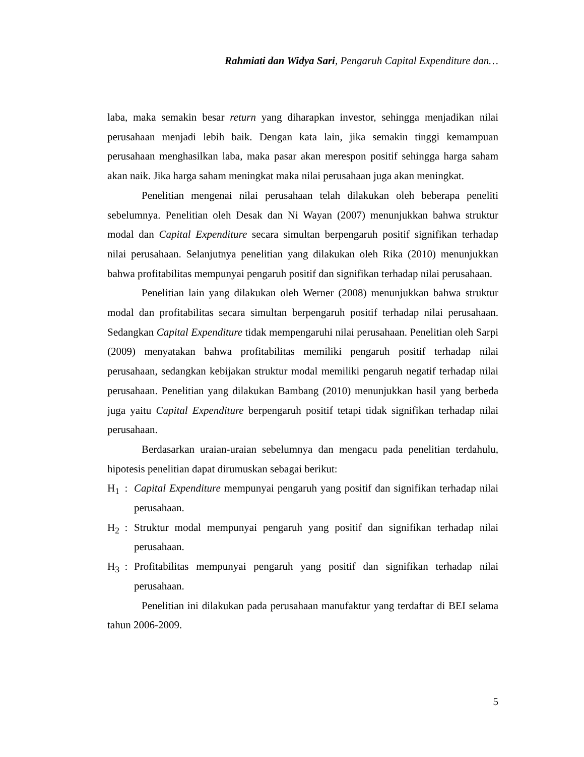Rahmiati dan Widya Sari, Pengaruh Capital Expenditure dan…
laba, maka semakin besar return yang diharapkan investor, sehingga menjadikan nilai perusahaan menjadi lebih baik. Dengan kata lain, jika semakin tinggi kemampuan perusahaan menghasilkan laba, maka pasar akan merespon positif sehingga harga saham akan naik. Jika harga saham meningkat maka nilai perusahaan juga akan meningkat.
Penelitian mengenai nilai perusahaan telah dilakukan oleh beberapa peneliti sebelumnya. Penelitian oleh Desak dan Ni Wayan (2007) menunjukkan bahwa struktur modal dan Capital Expenditure secara simultan berpengaruh positif signifikan terhadap nilai perusahaan. Selanjutnya penelitian yang dilakukan oleh Rika (2010) menunjukkan bahwa profitabilitas mempunyai pengaruh positif dan signifikan terhadap nilai perusahaan.
Penelitian lain yang dilakukan oleh Werner (2008) menunjukkan bahwa struktur modal dan profitabilitas secara simultan berpengaruh positif terhadap nilai perusahaan. Sedangkan Capital Expenditure tidak mempengaruhi nilai perusahaan. Penelitian oleh Sarpi (2009) menyatakan bahwa profitabilitas memiliki pengaruh positif terhadap nilai perusahaan, sedangkan kebijakan struktur modal memiliki pengaruh negatif terhadap nilai perusahaan. Penelitian yang dilakukan Bambang (2010) menunjukkan hasil yang berbeda juga yaitu Capital Expenditure berpengaruh positif tetapi tidak signifikan terhadap nilai perusahaan.
Berdasarkan uraian-uraian sebelumnya dan mengacu pada penelitian terdahulu, hipotesis penelitian dapat dirumuskan sebagai berikut:
H<sub>1</sub> : Capital Expenditure mempunyai pengaruh yang positif dan signifikan terhadap nilai perusahaan.
H<sub>2</sub> : Struktur modal mempunyai pengaruh yang positif dan signifikan terhadap nilai perusahaan.
H<sub>3</sub> : Profitabilitas mempunyai pengaruh yang positif dan signifikan terhadap nilai perusahaan.
Penelitian ini dilakukan pada perusahaan manufaktur yang terdaftar di BEI selama tahun 2006-2009.
5